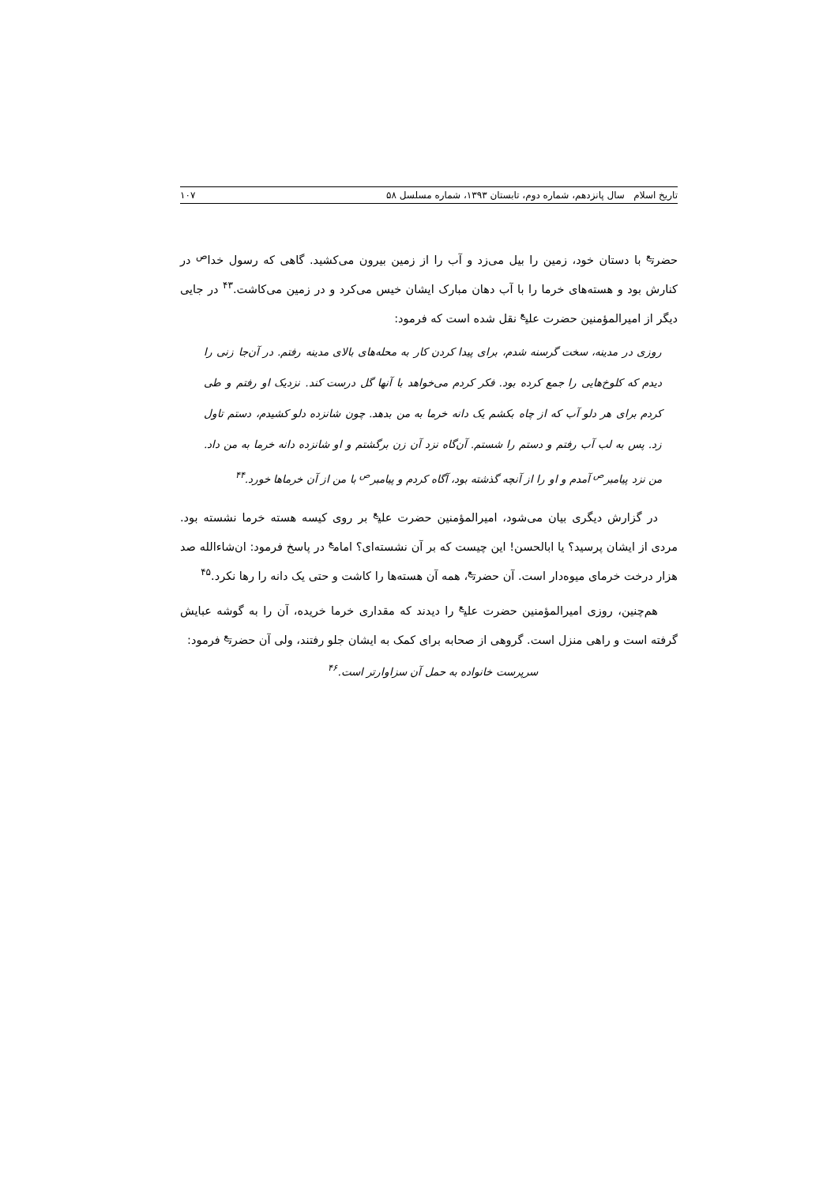تاریخ اسلام سال پانزدهم، شماره دوم، تابستان ۱۳۹۳، شماره مسلسل ۵۸ ۱۰۷
حضرت<sup>ع</sup> با دستان خود، زمین را بیل می‌زد و آب را از زمین بیرون می‌کشید. گاهی که رسول خدا<sup>ص</sup> در کنارش بود و هسته‌های خرما را با آب دهان مبارک ایشان خیس می‌کرد و در زمین می‌کاشت.<sup>۴۳</sup> در جایی دیگر از امیرالمؤمنین حضرت علی<sup>ع</sup> نقل شده است که فرمود:
روزی در مدینه، سخت گرسنه شدم، برای پیدا کردن کار به محله‌های بالای مدینه رفتم. در آن‌جا زنی را دیدم که کلوخ‌هایی را جمع کرده بود. فکر کردم می‌خواهد با آنها گل درست کند. نزدیک او رفتم و طی کردم برای هر دلو آب که از چاه بکشم یک دانه خرما به من بدهد. چون شانزده دلو کشیدم، دستم تاول زد. پس به لب آب رفتم و دستم را شستم. آن‌گاه نزد آن زن برگشتم و او شانزده دانه خرما به من داد. من نزد پیامبر<sup>ص</sup> آمدم و او را از آنچه گذشته بود، آگاه کردم و پیامبر<sup>ص</sup> با من از آن خرماها خورد.<sup>۴۴</sup>
در گزارش دیگری بیان می‌شود، امیرالمؤمنین حضرت علی<sup>ع</sup> بر روی کیسه هسته خرما نشسته بود. مردی از ایشان پرسید؟ یا ابالحسن! این چیست که بر آن نشسته‌ای؟ امام<sup>ع</sup> در پاسخ فرمود: ان‌شاءالله صد هزار درخت خرمای میوه‌دار است. آن حضرت<sup>ع</sup>، همه آن هسته‌ها را کاشت و حتی یک دانه را رها نکرد.<sup>۴۵</sup>
هم‌چنین، روزی امیرالمؤمنین حضرت علی<sup>ع</sup> را دیدند که مقداری خرما خریده، آن را به گوشه عبایش گرفته است و راهی منزل است. گروهی از صحابه برای کمک به ایشان جلو رفتند، ولی آن حضرت<sup>ع</sup> فرمود:
سرپرست خانواده به حمل آن سزاوارتر است.<sup>۴۶</sup>